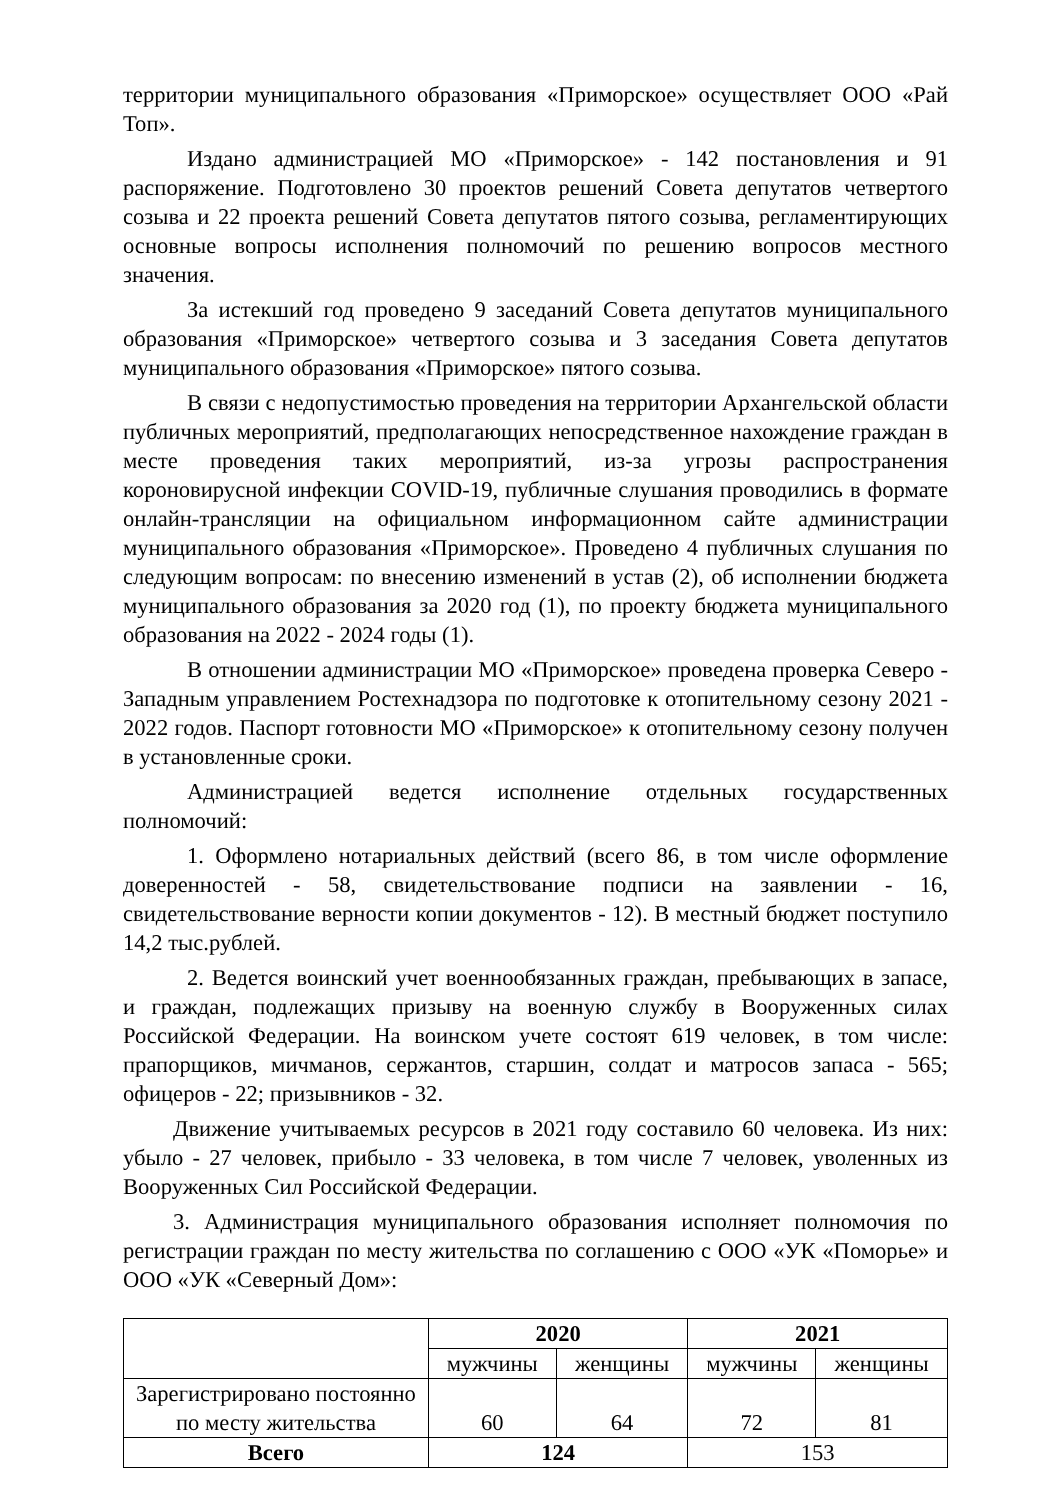территории муниципального образования «Приморское» осуществляет ООО «Рай Топ».
Издано администрацией МО «Приморское» - 142 постановления и 91 распоряжение. Подготовлено 30 проектов решений Совета депутатов четвертого созыва и 22 проекта решений Совета депутатов пятого созыва, регламентирующих основные вопросы исполнения полномочий по решению вопросов местного значения.
За истекший год проведено 9 заседаний Совета депутатов муниципального образования «Приморское» четвертого созыва и 3 заседания Совета депутатов муниципального образования «Приморское» пятого созыва.
В связи с недопустимостью проведения на территории Архангельской области публичных мероприятий, предполагающих непосредственное нахождение граждан в месте проведения таких мероприятий, из-за угрозы распространения короновирусной инфекции COVID-19, публичные слушания проводились в формате онлайн-трансляции на официальном информационном сайте администрации муниципального образования «Приморское». Проведено 4 публичных слушания по следующим вопросам: по внесению изменений в устав (2), об исполнении бюджета муниципального образования за 2020 год (1), по проекту бюджета муниципального образования на 2022 - 2024 годы (1).
В отношении администрации МО «Приморское» проведена проверка Северо - Западным управлением Ростехнадзора по подготовке к отопительному сезону 2021 - 2022 годов. Паспорт готовности МО «Приморское» к отопительному сезону получен в установленные сроки.
Администрацией ведется исполнение отдельных государственных полномочий:
1. Оформлено нотариальных действий (всего 86, в том числе оформление доверенностей - 58, свидетельствование подписи на заявлении - 16, свидетельствование верности копии документов - 12). В местный бюджет поступило 14,2 тыс.рублей.
2. Ведется воинский учет военнообязанных граждан, пребывающих в запасе, и граждан, подлежащих призыву на военную службу в Вооруженных силах Российской Федерации. На воинском учете состоят 619 человек, в том числе: прапорщиков, мичманов, сержантов, старшин, солдат и матросов запаса - 565; офицеров - 22; призывников - 32.
Движение учитываемых ресурсов в 2021 году составило 60 человека. Из них: убыло - 27 человек, прибыло - 33 человека, в том числе 7 человек, уволенных из Вооруженных Сил Российской Федерации.
3. Администрация муниципального образования исполняет полномочия по регистрации граждан по месту жительства по соглашению с ООО «УК «Поморье» и ООО «УК «Северный Дом»:
| | 2020 | | 2021 | |
| | мужчины | женщины | мужчины | женщины |
| Зарегистрировано постоянно по месту жительства | 60 | 64 | 72 | 81 |
| Всего | 124 | | 153 | |